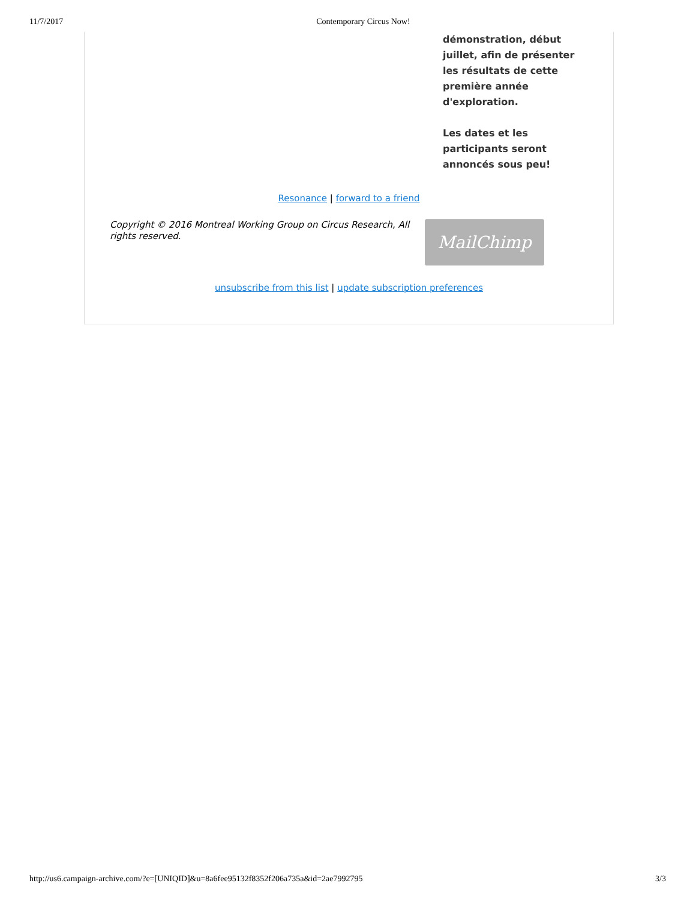11/7/2017 Contemporary Circus Now!
démonstration, début juillet, afin de présenter les résultats de cette première année d'exploration.
Les dates et les participants seront annoncés sous peu!
Resonance | forward to a friend
Copyright © 2016 Montreal Working Group on Circus Research, All rights reserved.
MailChimp
unsubscribe from this list | update subscription preferences
http://us6.campaign-archive.com/?e=[UNIQID]&u=8a6fee95132f8352f206a735a&id=2ae7992795 3/3